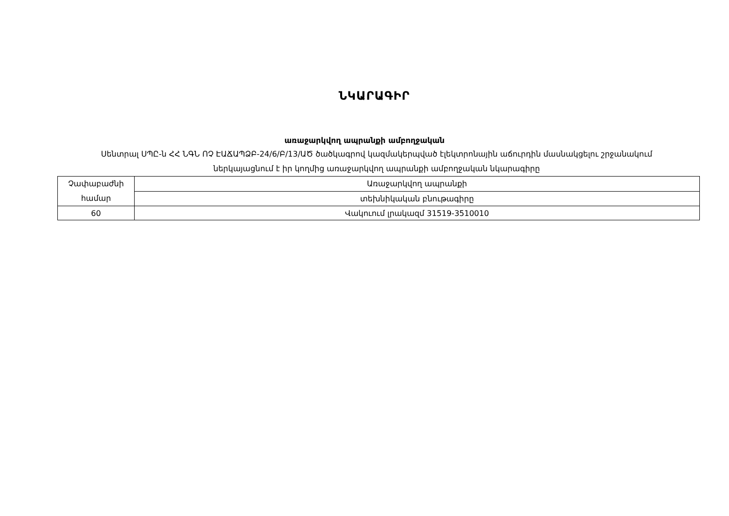ՆԿԱՐԱԳԻՐ
առաջարկվող ապրանքի ամբողջական
Սենտրալ ՍՊԸ-ն ՀՀ ՆԳՆ ՈՉ ԷԱՃԱՊՁԲ-24/6/Բ/13/ԱԾ ծածկագրով կազմակերպված էլեկտրոնային աճուրդին մասնակցելու շրջանակում ներկայացնում է իր կողմից առաջարկվող ապրանքի ամբողջական նկարագիրը
| Չափաբաժնի համար | Առաջարկվող ապրանքի |
| | տեխնիկական բնութագիրը |
| 60 | Վակուում լրակազմ 31519-3510010 |